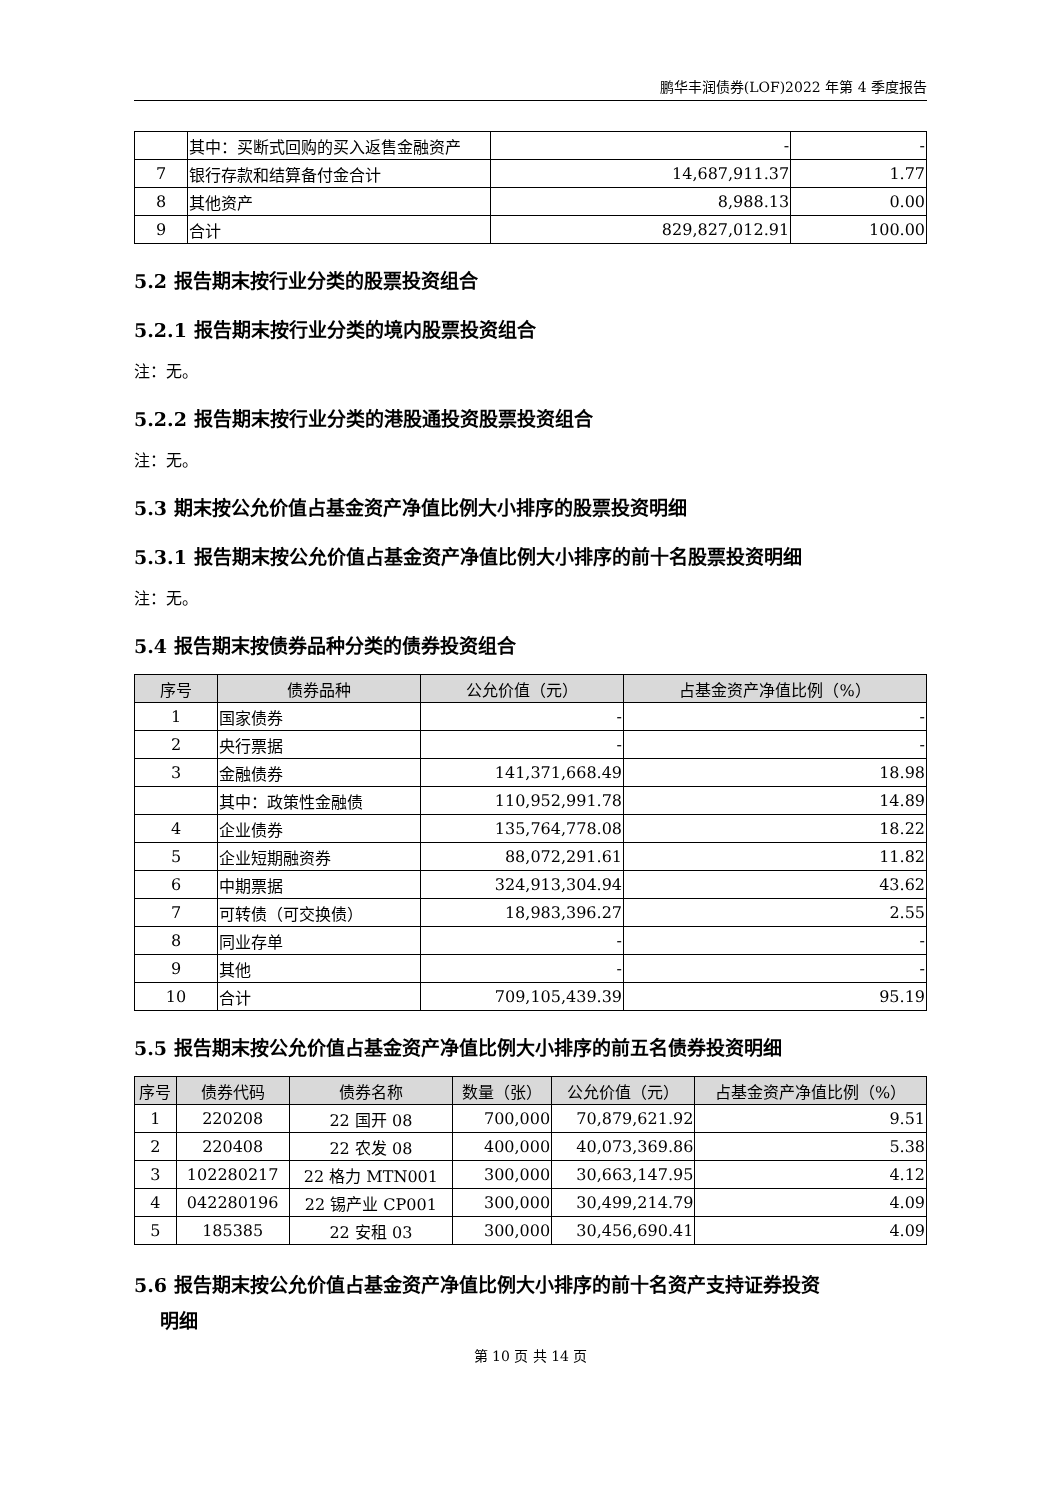鹏华丰润债券(LOF)2022 年第 4 季度报告
| | 其中：买断式回购的买入返售金融资产 | - | - |
| 7 | 银行存款和结算备付金合计 | 14,687,911.37 | 1.77 |
| 8 | 其他资产 | 8,988.13 | 0.00 |
| 9 | 合计 | 829,827,012.91 | 100.00 |
5.2 报告期末按行业分类的股票投资组合
5.2.1 报告期末按行业分类的境内股票投资组合
注：无。
5.2.2 报告期末按行业分类的港股通投资股票投资组合
注：无。
5.3 期末按公允价值占基金资产净值比例大小排序的股票投资明细
5.3.1 报告期末按公允价值占基金资产净值比例大小排序的前十名股票投资明细
注：无。
5.4 报告期末按债券品种分类的债券投资组合
| 序号 | 债券品种 | 公允价值（元） | 占基金资产净值比例（%） |
| --- | --- | --- | --- |
| 1 | 国家债券 | - | - |
| 2 | 央行票据 | - | - |
| 3 | 金融债券 | 141,371,668.49 | 18.98 |
| | 其中：政策性金融债 | 110,952,991.78 | 14.89 |
| 4 | 企业债券 | 135,764,778.08 | 18.22 |
| 5 | 企业短期融资券 | 88,072,291.61 | 11.82 |
| 6 | 中期票据 | 324,913,304.94 | 43.62 |
| 7 | 可转债（可交换债） | 18,983,396.27 | 2.55 |
| 8 | 同业存单 | - | - |
| 9 | 其他 | - | - |
| 10 | 合计 | 709,105,439.39 | 95.19 |
5.5 报告期末按公允价值占基金资产净值比例大小排序的前五名债券投资明细
| 序号 | 债券代码 | 债券名称 | 数量（张） | 公允价值（元） | 占基金资产净值比例（%） |
| --- | --- | --- | --- | --- | --- |
| 1 | 220208 | 22 国开 08 | 700,000 | 70,879,621.92 | 9.51 |
| 2 | 220408 | 22 农发 08 | 400,000 | 40,073,369.86 | 5.38 |
| 3 | 102280217 | 22 格力 MTN001 | 300,000 | 30,663,147.95 | 4.12 |
| 4 | 042280196 | 22 锡产业 CP001 | 300,000 | 30,499,214.79 | 4.09 |
| 5 | 185385 | 22 安租 03 | 300,000 | 30,456,690.41 | 4.09 |
5.6 报告期末按公允价值占基金资产净值比例大小排序的前十名资产支持证券投资
明细
第 10 页 共 14 页